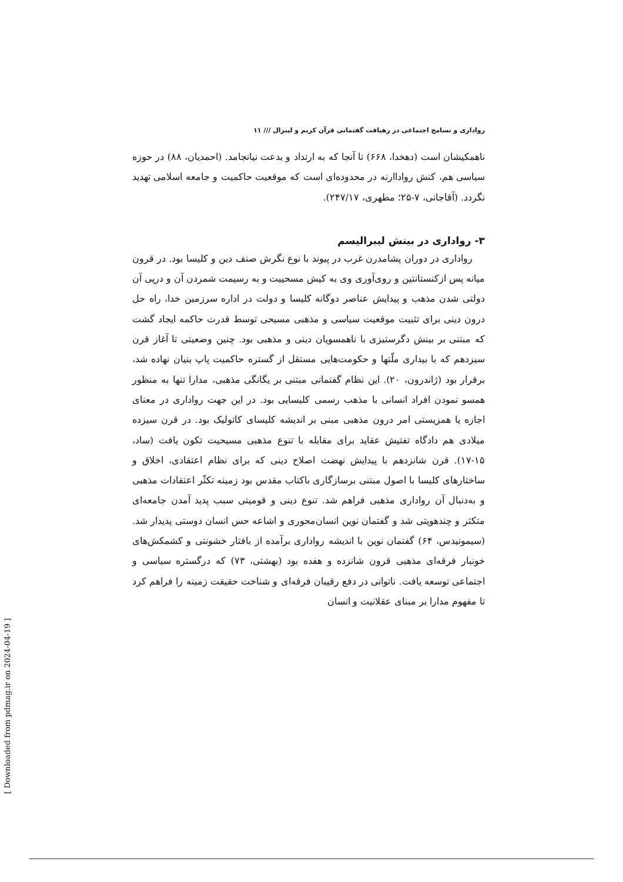رواداری و تسامح اجتماعی در رهیافت گفتمانی قرآن کریم و لیبرال /// ۱۱
ناهمکیشان است (دهخدا، ۶۶۸) تا آنجا که به ارتداد و بدعت نیانجامد. (احمدیان، ۸۸) در حوزه سیاسی هم، کنش رواداارنه در محدوده‌ای است که موقعیت حاکمیت و جامعه اسلامی تهدید نگردد. (آقاجانی، ۷-۲۵؛ مطهری، ۲۴۷/۱۷).
۳- رواداری در بینش لیبرالیسم
رواداری در دوران پشامدرن غرب در پیوند با نوع نگرش صنف دین و کلیسا بود. در قرون میانه پس ازکنستانتین و روی‌آوری وی به کیش مسحییت و به رسیمت شمردن آن و درپی آن دولتی شدن مذهب و پیدایش عناصر دوگانه کلیسا و دولت در اداره سرزمین خدا، راه حل درون دینی برای تثبیت موقعیت سیاسی و مذهبی مسیحی توسط قدرت حاکمه ایجاد گشت که مبتنی بر بینش دگرستیزی با ناهمسویان دینی و مذهبی بود. چنین وضعیتی تا آغاز قرن سیزدهم که با بیداری ملّتها و حکومت‌هایی مستقل از گستره حاکمیت پاپ بنیان نهاده شد، برقرار بود (ژاندرون، ۲۰). این نظام گفتمانی مبتنی بر یگانگی مذهبی، مدارا تنها به منظور همسو نمودن افراد انسانی با مذهب رسمی کلیسایی بود. در این جهت رواداری در معنای اجازه یا همزیستی امر درون مذهبی مبنی بر اندیشه کلیسای کاتولیک بود. در قرن سیزده میلادی هم دادگاه تفتیش عقاید برای مقابله با تنوع مذهبی مسیحیت تکون یافت (ساد، ۱۵-۱۷). قرن شانزدهم با پیدایش نهضت اصلاح دینی که برای نظام اعتقادی، اخلاق و ساختارهای کلیسا با اصول مبتنی برسازگاری باکتاب مقدس بود زمینه تکثّر اعتقادات مذهبی و به‌دنبال آن رواداری مذهبی فراهم شد. تنوع دینی و قومیتی سبب پدید آمدن جامعه‌ای متکثر و چندهویتی شد و گفتمان نوین انسان‌محوری و اشاعه حس انسان دوستی پدیدار شد. (سیمونیدس، ۶۴) گفتمان نوین با اندیشه رواداری برآمده از بافتار خشونتی و کشمکش‌های خونبار فرقه‌ای مذهبی قرون شانزده و هفده بود (بهشتی، ۷۳) که درگستره سیاسی و اجتماعی توسعه یافت. ناتوانی در دفع رقیبان فرقه‌ای و شناخت حقیقت زمینه را فراهم کرد تا مفهوم مدارا بر مبنای عقلانیت و انسان
[ Downloaded from pdmag.ir on 2024-04-19 ]